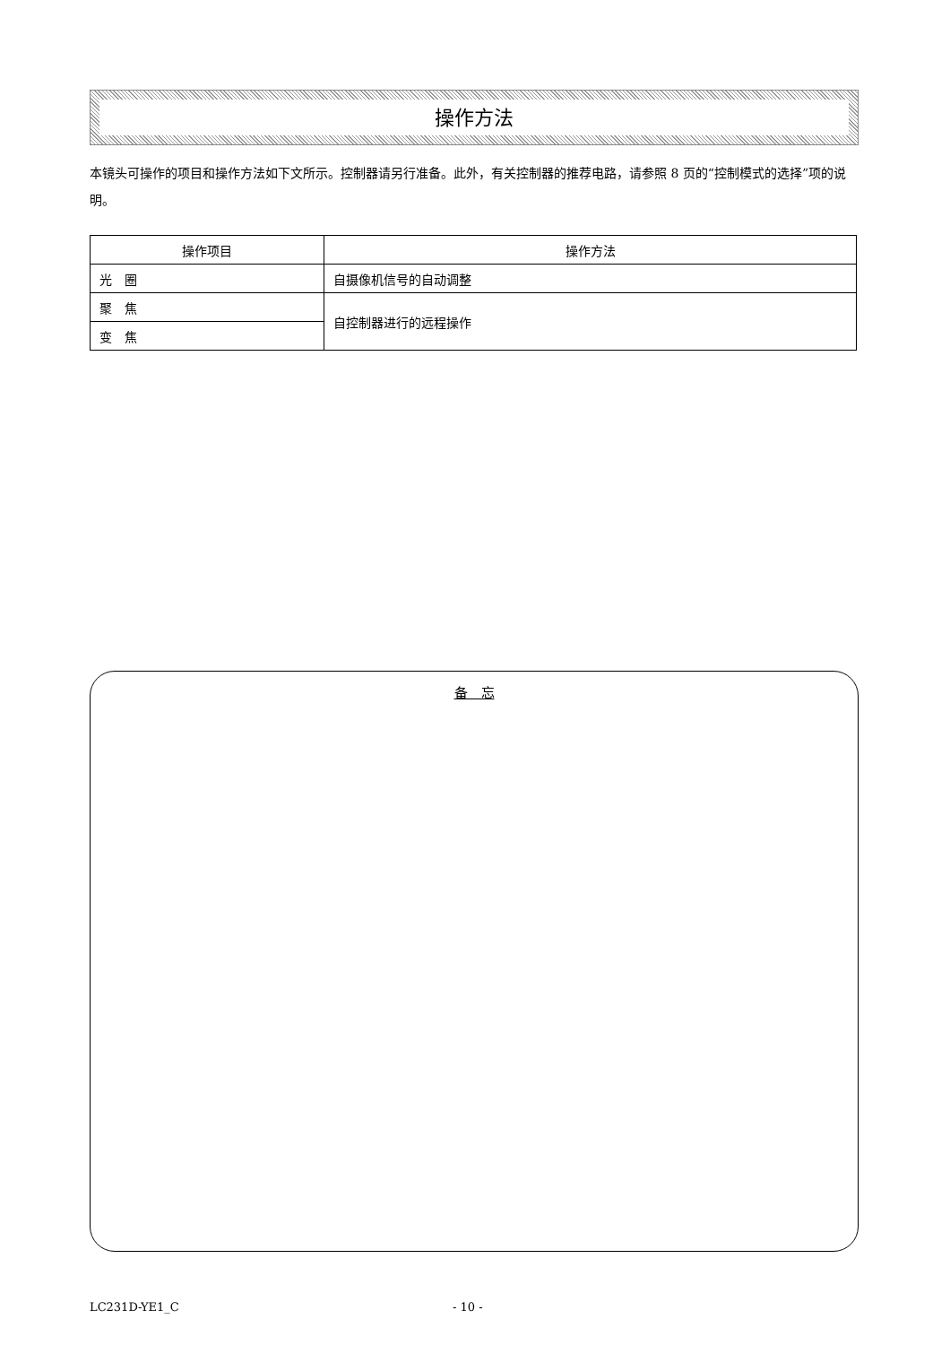操作方法
本镜头可操作的项目和操作方法如下文所示。控制器请另行准备。此外，有关控制器的推荐电路，请参照 8 页的“控制模式的选择”项的说明。
| 操作项目 | 操作方法 |
| --- | --- |
| 光 圈 | 自摄像机信号的自动调整 |
| 聚 焦 | 自控制器进行的远程操作 |
| 变 焦 | |
备　忘
LC231D-YE1_C - 10 -